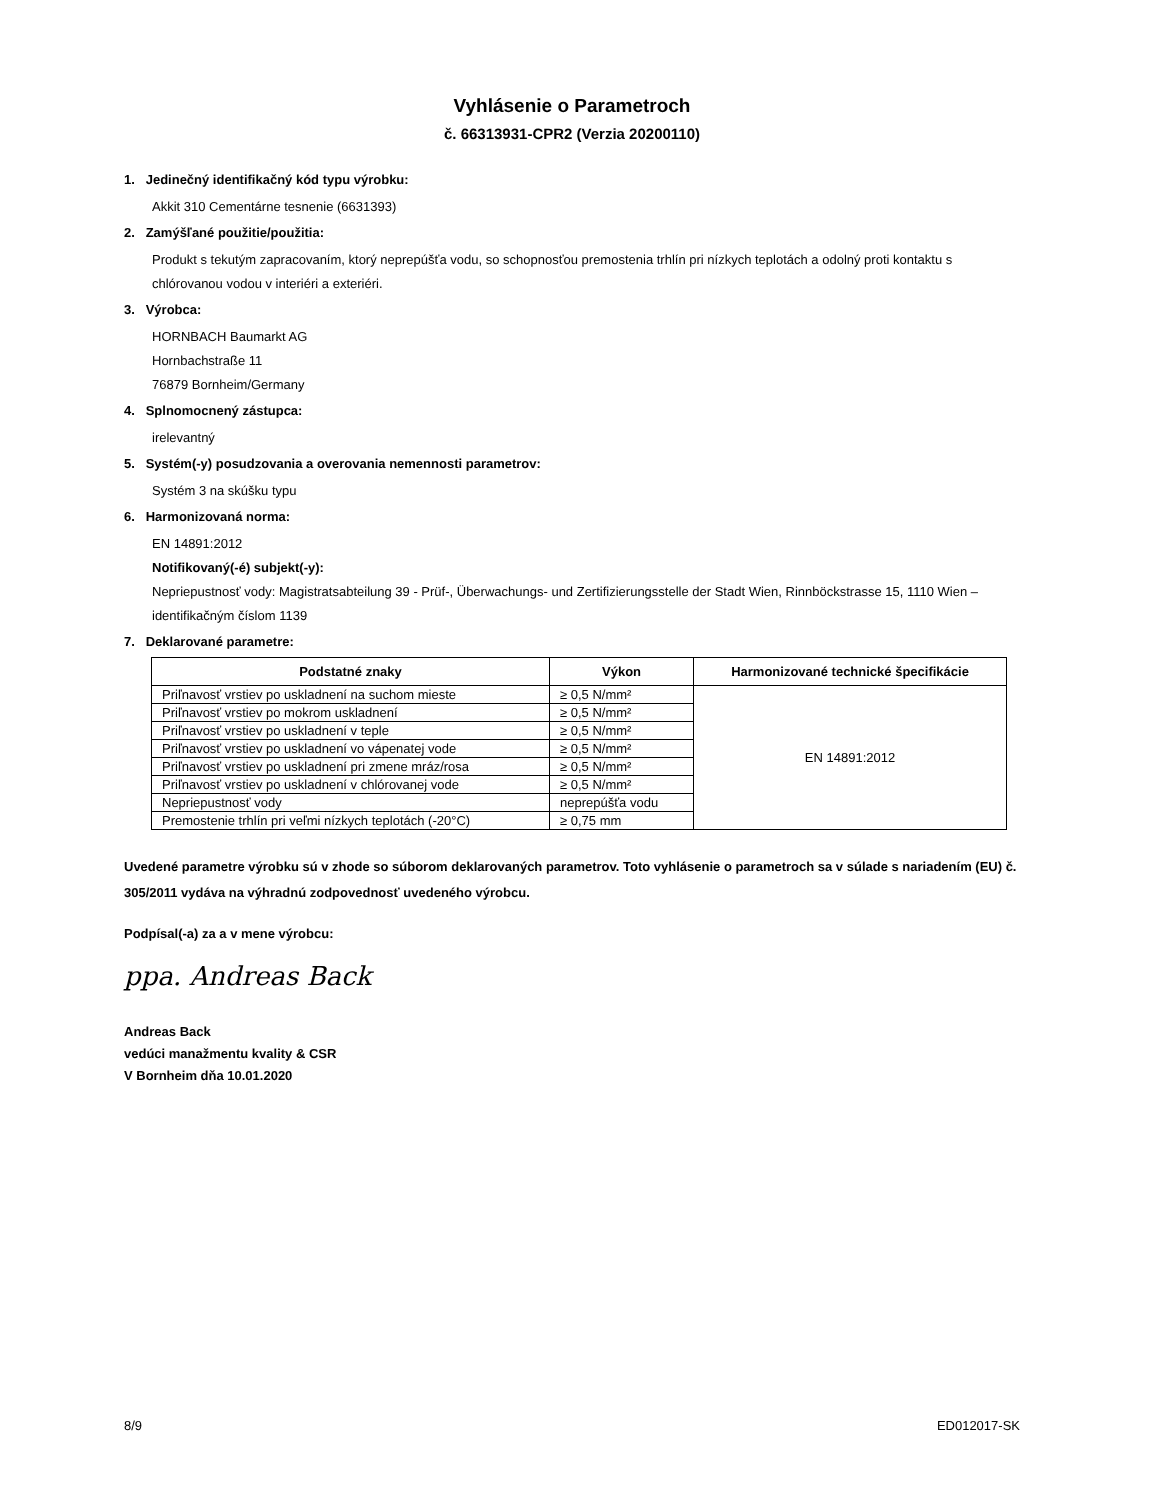Vyhlásenie o Parametroch
č. 66313931-CPR2 (Verzia 20200110)
1. Jedinečný identifikačný kód typu výrobku:
Akkit 310 Cementárne tesnenie (6631393)
2. Zamýšľané použitie/použitia:
Produkt s tekutým zapracovaním, ktorý neprepúšťa vodu, so schopnosťou premostenia trhlín pri nízkych teplotách a odolný proti kontaktu s chlórovanou vodou v interiéri a exteriéri.
3. Výrobca:
HORNBACH Baumarkt AG
Hornbachstraße 11
76879 Bornheim/Germany
4. Splnomocnený zástupca:
irelevantný
5. Systém(-y) posudzovania a overovania nemennosti parametrov:
Systém 3 na skúšku typu
6. Harmonizovaná norma:
EN 14891:2012
Notifikovaný(-é) subjekt(-y):
Nepriepustnosť vody: Magistratsabteilung 39 - Prüf-, Überwachungs- und Zertifizierungsstelle der Stadt Wien, Rinnböckstrasse 15, 1110 Wien – identifikačným číslom 1139
7. Deklarované parametre:
| Podstatné znaky | Výkon | Harmonizované technické špecifikácie |
| --- | --- | --- |
| Priľnavosť vrstiev po uskladnení na suchom mieste | ≥ 0,5 N/mm² | EN 14891:2012 |
| Priľnavosť vrstiev po mokrom uskladnení | ≥ 0,5 N/mm² | |
| Priľnavosť vrstiev po uskladnení v teple | ≥ 0,5 N/mm² | |
| Priľnavosť vrstiev po uskladnení vo vápenatej vode | ≥ 0,5 N/mm² | |
| Priľnavosť vrstiev po uskladnení pri zmene mráz/rosa | ≥ 0,5 N/mm² | |
| Priľnavosť vrstiev po uskladnení v chlórovanej vode | ≥ 0,5 N/mm² | |
| Nepriepustnosť vody | neprepúšťa vodu | |
| Premostenie trhlín pri veľmi nízkych teplotách (-20°C) | ≥ 0,75 mm | |
Uvedené parametre výrobku sú v zhode so súborom deklarovaných parametrov. Toto vyhlásenie o parametroch sa v súlade s nariadením (EU) č. 305/2011 vydáva na výhradnú zodpovednosť uvedeného výrobcu.
Podpísal(-a) za a v mene výrobcu:
ppa. Andreas Back
Andreas Back
vedúci manažmentu kvality & CSR
V Bornheim dňa 10.01.2020
8/9 ED012017-SK